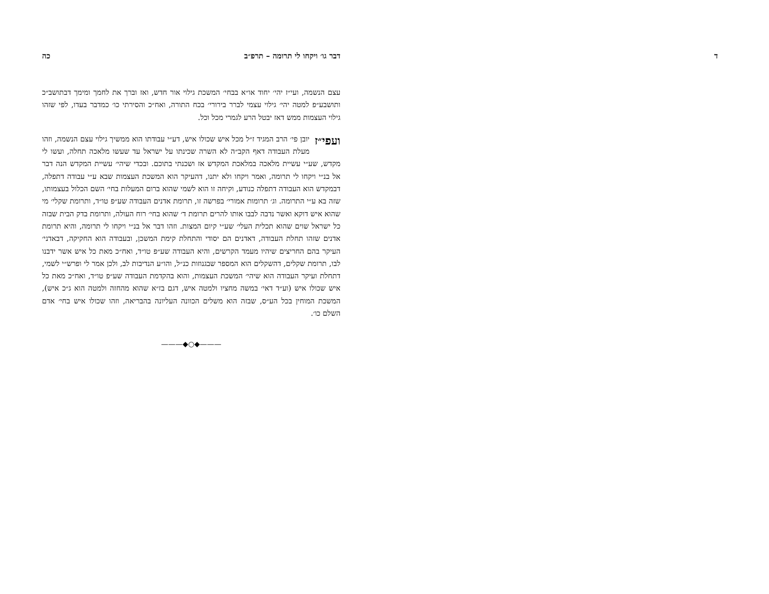דבר גו׳ ויקחו לי תרומה – תרפ״ב כה
עצם הנשמה, ועי״ז יהי׳ יחוד או״א בבחי׳ המשכת גילוי אור חדש, ואז וברך את לחמך ומימך דבתושב״כ ותושבע״פ למטה יהי׳ גילוי עצמי לברר בירורי׳ בכח התורה, ואח״כ והסירתי כו׳ כמדבר בעדו, לפי שזהו גילוי העצמות ממש דאז יבטל הרע לגמרי מכל וכל.
ועפי״ז יובן פי׳ הרב המגיד ז״ל מכל איש שכולו איש, דע״י עבודתו הוא ממשיך גילוי עצם הנשמה, וזהו מעלת העבודה דאף הקב״ה לא השרה שכינתו על ישראל עד שעשו מלאכה תחלה, ועשו לי מקדש, שע״י עשיית מלאכה במלאכת המקדש אז ושכנתי בתוכם. ובכדי שיהי׳ עשיית המקדש הנה דבר אל בנ״י ויקחו לי תרומה, ואמר ויקחו ולא יתנו, דהעיקר הוא המשכת העצמות שבא ע״י עבודה דתפלה, דבמקדש הוא העבודה דתפלה כנודע, וקיחה זו הוא לשמי שהוא ברום המעלות בחי׳ השם הכלול בעצמותו, שזה בא ע״י התרומה. וג׳ תרומות אמורי׳ בפרשה זו, תרומת אדנים העבודה שע״פ טו״ד, ותרומת שקלי׳ מי שהוא איש דוקא ואשר נדבה לבבו אותו להרים תרומת ד׳ שהוא בחי׳ רוח העולה, ותרומת בדק הבית שבזה כל ישראל שוים שהוא תכלית העלי׳ שע״י קיום המצות. וזהו דבר אל בנ״י ויקחו לי תרומה, והיא תרומת אדנים שזהו תחלת העבודה, דאדנים הם יסודי והתחלת קימת המשכן, ובעבודה הוא החקיקה, דבאדני׳ העיקר בהם החריצים שיהיו מעמד הקרשים, והיא העבודה שע״פ טו״ד, ואח״כ מאת כל איש אשר ידבנו לבו, תרומת שקלים, דהשקלים הוא המספר שבגנוזות כנ״ל, והו״ע הנדיבות לב, ולכן אמר לי ופרש״י לשמי, דתחלת ועיקר העבודה הוא שיהי׳ המשכת העצמות, והוא בהקדמת העבודה שע״פ טו״ד, ואח״כ מאת כל איש שכולו איש (וע״ד דאי׳ במשה מחציו ולמטה איש, דגם בז״א שהוא מהחזה ולמטה הוא ג״כ איש), המשכת המוחין בכל הע״ס, שבזה הוא משלים הכוונה העליונה בהבריאה, וזהו שכולו איש בחי׳ אדם השלם כו׳.
———◆○◆———
ד